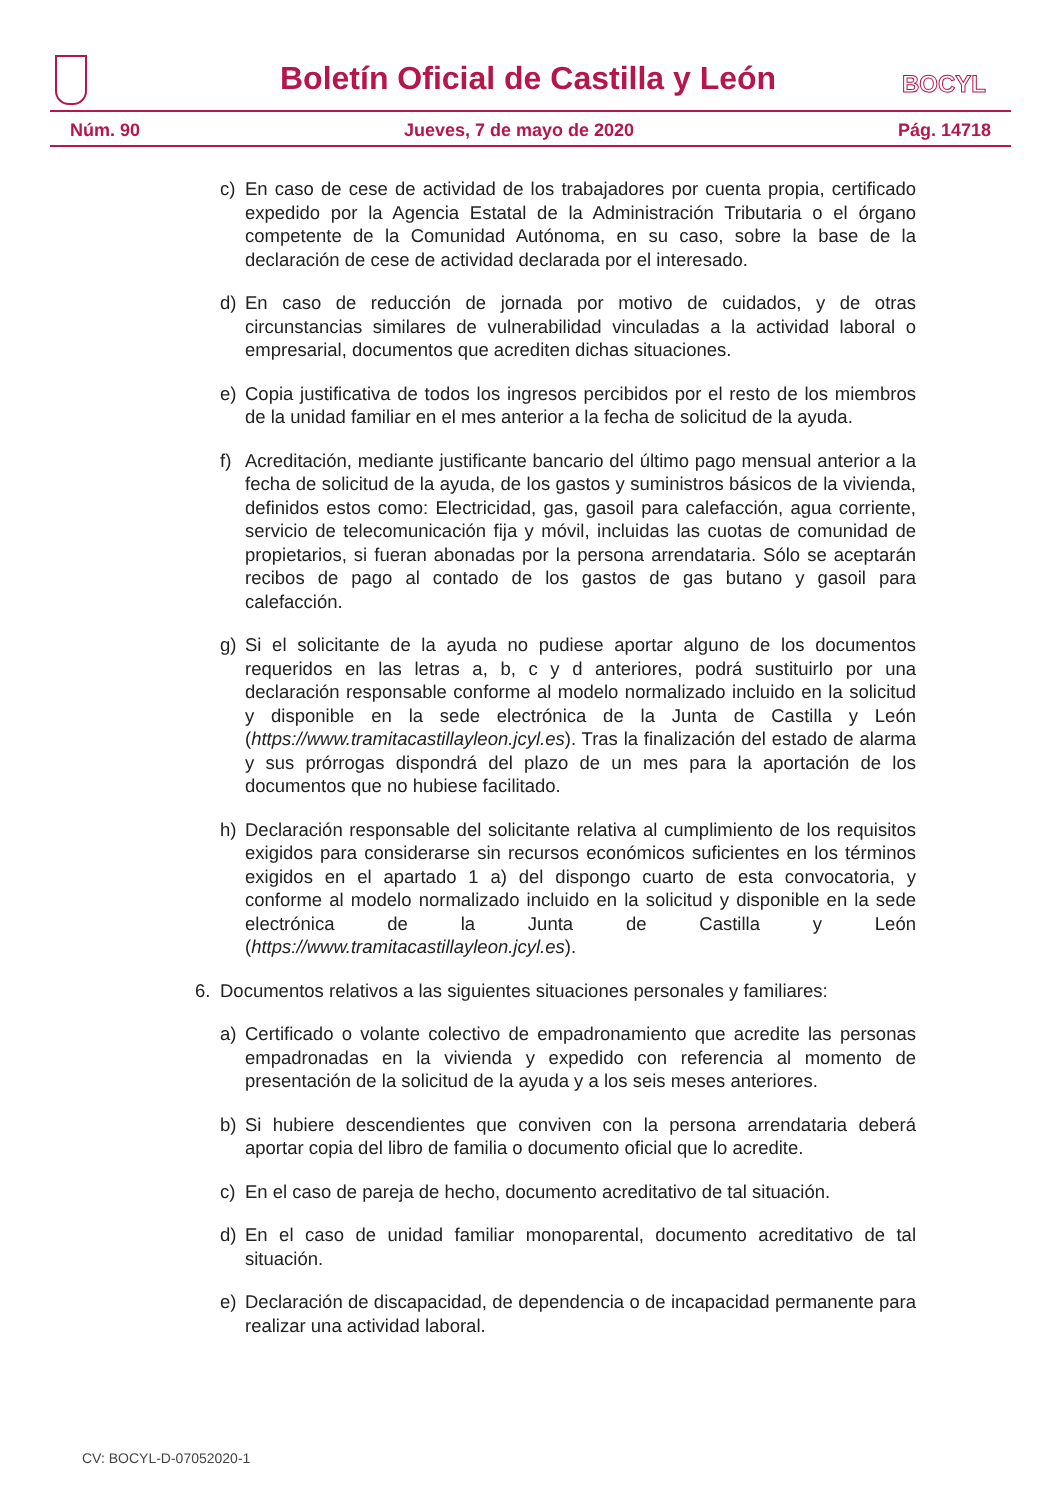Boletín Oficial de Castilla y León
BOCYL
Núm. 90 Jueves, 7 de mayo de 2020 Pág. 14718
c) En caso de cese de actividad de los trabajadores por cuenta propia, certificado expedido por la Agencia Estatal de la Administración Tributaria o el órgano competente de la Comunidad Autónoma, en su caso, sobre la base de la declaración de cese de actividad declarada por el interesado.
d) En caso de reducción de jornada por motivo de cuidados, y de otras circunstancias similares de vulnerabilidad vinculadas a la actividad laboral o empresarial, documentos que acrediten dichas situaciones.
e) Copia justificativa de todos los ingresos percibidos por el resto de los miembros de la unidad familiar en el mes anterior a la fecha de solicitud de la ayuda.
f) Acreditación, mediante justificante bancario del último pago mensual anterior a la fecha de solicitud de la ayuda, de los gastos y suministros básicos de la vivienda, definidos estos como: Electricidad, gas, gasoil para calefacción, agua corriente, servicio de telecomunicación fija y móvil, incluidas las cuotas de comunidad de propietarios, si fueran abonadas por la persona arrendataria. Sólo se aceptarán recibos de pago al contado de los gastos de gas butano y gasoil para calefacción.
g) Si el solicitante de la ayuda no pudiese aportar alguno de los documentos requeridos en las letras a, b, c y d anteriores, podrá sustituirlo por una declaración responsable conforme al modelo normalizado incluido en la solicitud y disponible en la sede electrónica de la Junta de Castilla y León (https://www.tramitacastillayleon.jcyl.es). Tras la finalización del estado de alarma y sus prórrogas dispondrá del plazo de un mes para la aportación de los documentos que no hubiese facilitado.
h) Declaración responsable del solicitante relativa al cumplimiento de los requisitos exigidos para considerarse sin recursos económicos suficientes en los términos exigidos en el apartado 1 a) del dispongo cuarto de esta convocatoria, y conforme al modelo normalizado incluido en la solicitud y disponible en la sede electrónica de la Junta de Castilla y León (https://www.tramitacastillayleon.jcyl.es).
6. Documentos relativos a las siguientes situaciones personales y familiares:
a) Certificado o volante colectivo de empadronamiento que acredite las personas empadronadas en la vivienda y expedido con referencia al momento de presentación de la solicitud de la ayuda y a los seis meses anteriores.
b) Si hubiere descendientes que conviven con la persona arrendataria deberá aportar copia del libro de familia o documento oficial que lo acredite.
c) En el caso de pareja de hecho, documento acreditativo de tal situación.
d) En el caso de unidad familiar monoparental, documento acreditativo de tal situación.
e) Declaración de discapacidad, de dependencia o de incapacidad permanente para realizar una actividad laboral.
CV: BOCYL-D-07052020-1